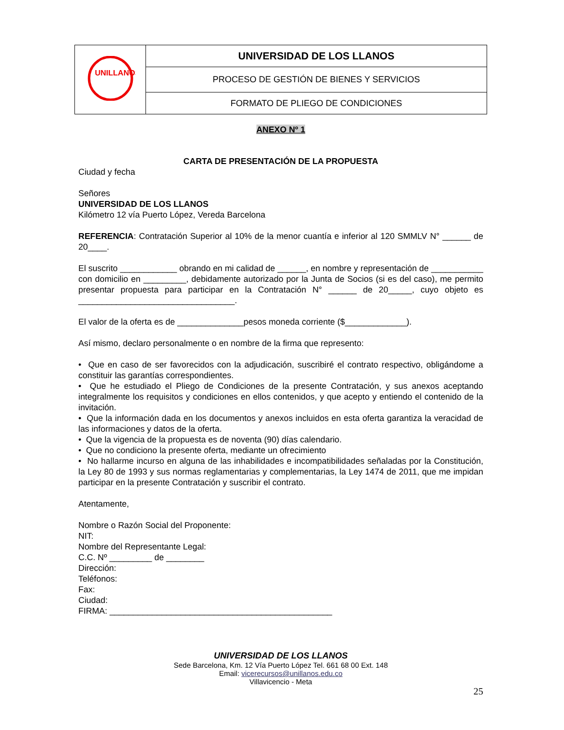| UNILLANOS | UNIVERSIDAD DE LOS LLANOS |
| | PROCESO DE GESTIÓN DE BIENES Y SERVICIOS |
| | FORMATO DE PLIEGO DE CONDICIONES |
ANEXO Nº 1
CARTA DE PRESENTACIÓN DE LA PROPUESTA
Ciudad y fecha
Señores
UNIVERSIDAD DE LOS LLANOS
Kilómetro 12 vía Puerto López, Vereda Barcelona
REFERENCIA: Contratación Superior al 10% de la menor cuantía e inferior al 120 SMMLV N° ______ de 20____.
El suscrito ____________ obrando en mi calidad de ______, en nombre y representación de ___________ con domicilio en _________, debidamente autorizado por la Junta de Socios (si es del caso), me permito presentar propuesta para participar en la Contratación N° ______ de 20_____, cuyo objeto es _________________________________.
El valor de la oferta es de ______________pesos moneda corriente ($_____________).
Así mismo, declaro personalmente o en nombre de la firma que represento:
• Que en caso de ser favorecidos con la adjudicación, suscribiré el contrato respectivo, obligándome a constituir las garantías correspondientes.
• Que he estudiado el Pliego de Condiciones de la presente Contratación, y sus anexos aceptando integralmente los requisitos y condiciones en ellos contenidos, y que acepto y entiendo el contenido de la invitación.
• Que la información dada en los documentos y anexos incluidos en esta oferta garantiza la veracidad de las informaciones y datos de la oferta.
• Que la vigencia de la propuesta es de noventa (90) días calendario.
• Que no condiciono la presente oferta, mediante un ofrecimiento
• No hallarme incurso en alguna de las inhabilidades e incompatibilidades señaladas por la Constitución, la Ley 80 de 1993 y sus normas reglamentarias y complementarias, la Ley 1474 de 2011, que me impidan participar en la presente Contratación y suscribir el contrato.
Atentamente,
Nombre o Razón Social del Proponente:
NIT:
Nombre del Representante Legal:
C.C. Nº _________ de ________
Dirección:
Teléfonos:
Fax:
Ciudad:
FIRMA: _______________________________________________
UNIVERSIDAD DE LOS LLANOS
Sede Barcelona, Km. 12 Vía Puerto López Tel. 661 68 00 Ext. 148
Email: vicerecursos@unillanos.edu.co
Villavicencio - Meta
25